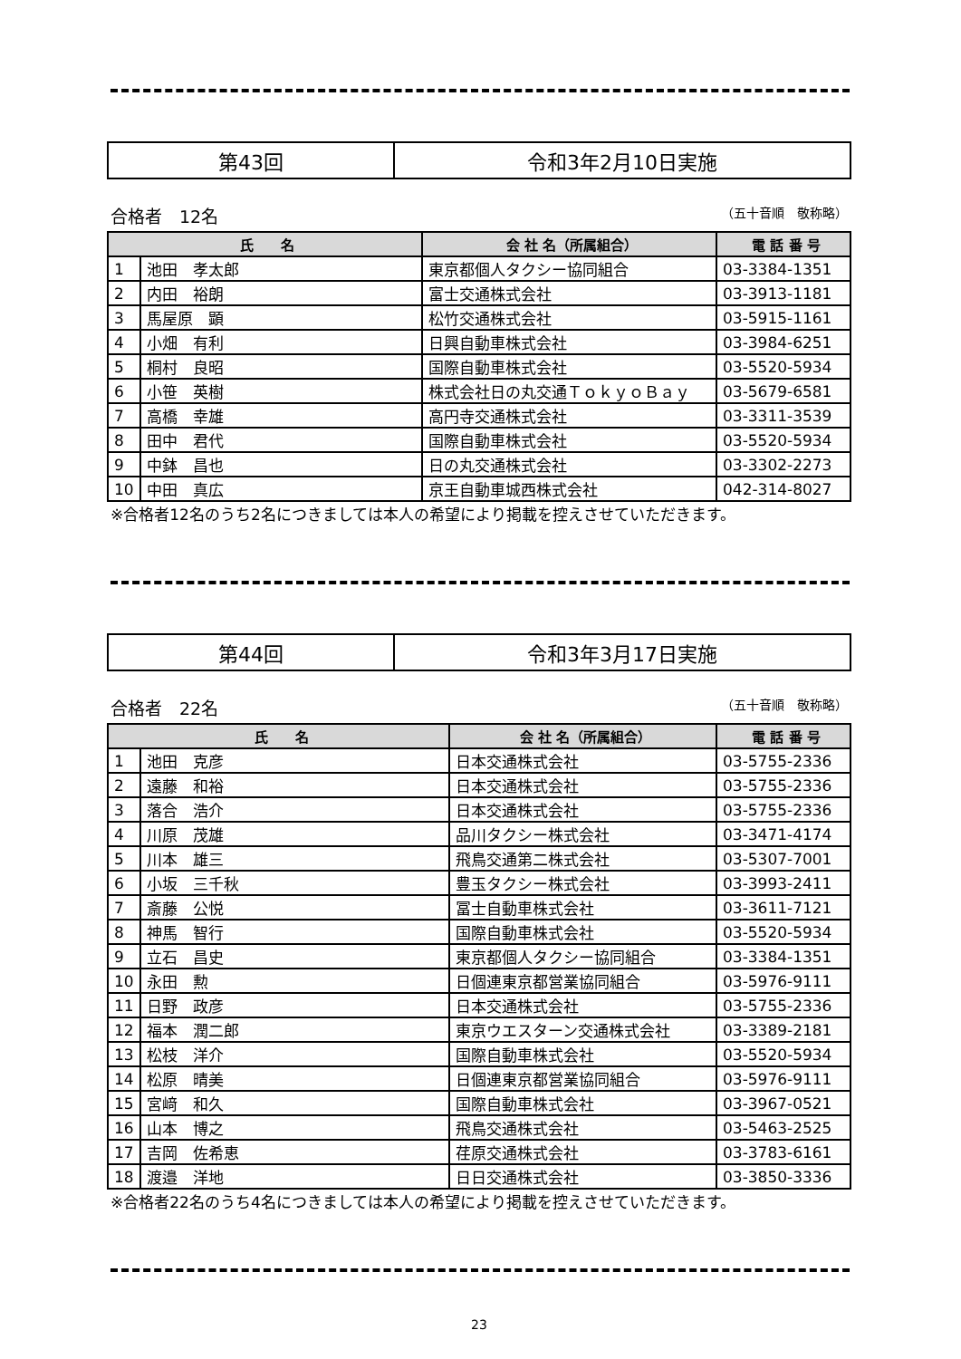| 第43回 | 令和3年2月10日実施 |
合格者　12名 （五十音順　敬称略）
| 氏 名 | | 会 社 名（所属組合） | 電 話 番 号 |
| --- | --- | --- | --- |
| 1 | 池田 孝太郎 | 東京都個人タクシー協同組合 | 03-3384-1351 |
| 2 | 内田 裕朗 | 富士交通株式会社 | 03-3913-1181 |
| 3 | 馬屋原 顕 | 松竹交通株式会社 | 03-5915-1161 |
| 4 | 小畑 有利 | 日興自動車株式会社 | 03-3984-6251 |
| 5 | 桐村 良昭 | 国際自動車株式会社 | 03-5520-5934 |
| 6 | 小笹 英樹 | 株式会社日の丸交通ＴｏｋｙｏＢａｙ | 03-5679-6581 |
| 7 | 高橋 幸雄 | 高円寺交通株式会社 | 03-3311-3539 |
| 8 | 田中 君代 | 国際自動車株式会社 | 03-5520-5934 |
| 9 | 中鉢 昌也 | 日の丸交通株式会社 | 03-3302-2273 |
| 10 | 中田 真広 | 京王自動車城西株式会社 | 042-314-8027 |
※合格者12名のうち2名につきましては本人の希望により掲載を控えさせていただきます。
| 第44回 | 令和3年3月17日実施 |
合格者　22名 （五十音順　敬称略）
| 氏 名 | | 会 社 名（所属組合） | 電 話 番 号 |
| --- | --- | --- | --- |
| 1 | 池田 克彦 | 日本交通株式会社 | 03-5755-2336 |
| 2 | 遠藤 和裕 | 日本交通株式会社 | 03-5755-2336 |
| 3 | 落合 浩介 | 日本交通株式会社 | 03-5755-2336 |
| 4 | 川原 茂雄 | 品川タクシー株式会社 | 03-3471-4174 |
| 5 | 川本 雄三 | 飛鳥交通第二株式会社 | 03-5307-7001 |
| 6 | 小坂 三千秋 | 豊玉タクシー株式会社 | 03-3993-2411 |
| 7 | 斎藤 公悦 | 冨士自動車株式会社 | 03-3611-7121 |
| 8 | 神馬 智行 | 国際自動車株式会社 | 03-5520-5934 |
| 9 | 立石 昌史 | 東京都個人タクシー協同組合 | 03-3384-1351 |
| 10 | 永田 勲 | 日個連東京都営業協同組合 | 03-5976-9111 |
| 11 | 日野 政彦 | 日本交通株式会社 | 03-5755-2336 |
| 12 | 福本 潤二郎 | 東京ウエスターン交通株式会社 | 03-3389-2181 |
| 13 | 松枝 洋介 | 国際自動車株式会社 | 03-5520-5934 |
| 14 | 松原 晴美 | 日個連東京都営業協同組合 | 03-5976-9111 |
| 15 | 宮﨑 和久 | 国際自動車株式会社 | 03-3967-0521 |
| 16 | 山本 博之 | 飛鳥交通株式会社 | 03-5463-2525 |
| 17 | 吉岡 佐希恵 | 荏原交通株式会社 | 03-3783-6161 |
| 18 | 渡邉 洋地 | 日日交通株式会社 | 03-3850-3336 |
※合格者22名のうち4名につきましては本人の希望により掲載を控えさせていただきます。
23